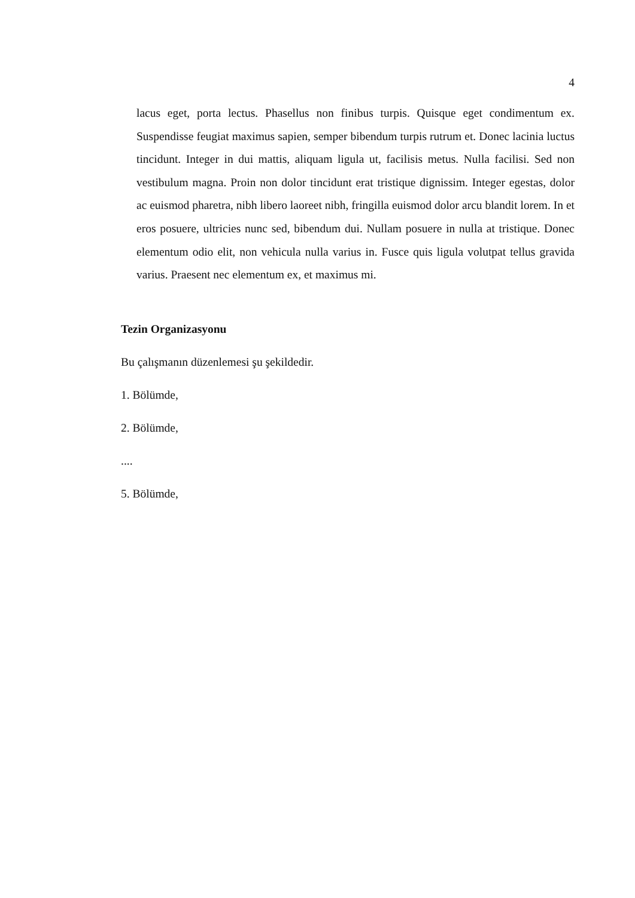4
lacus eget, porta lectus. Phasellus non finibus turpis. Quisque eget condimentum ex. Suspendisse feugiat maximus sapien, semper bibendum turpis rutrum et. Donec lacinia luctus tincidunt. Integer in dui mattis, aliquam ligula ut, facilisis metus. Nulla facilisi. Sed non vestibulum magna. Proin non dolor tincidunt erat tristique dignissim. Integer egestas, dolor ac euismod pharetra, nibh libero laoreet nibh, fringilla euismod dolor arcu blandit lorem. In et eros posuere, ultricies nunc sed, bibendum dui. Nullam posuere in nulla at tristique. Donec elementum odio elit, non vehicula nulla varius in. Fusce quis ligula volutpat tellus gravida varius. Praesent nec elementum ex, et maximus mi.
Tezin Organizasyonu
Bu çalışmanın düzenlemesi şu şekildedir.
1. Bölümde,
2. Bölümde,
....
5. Bölümde,